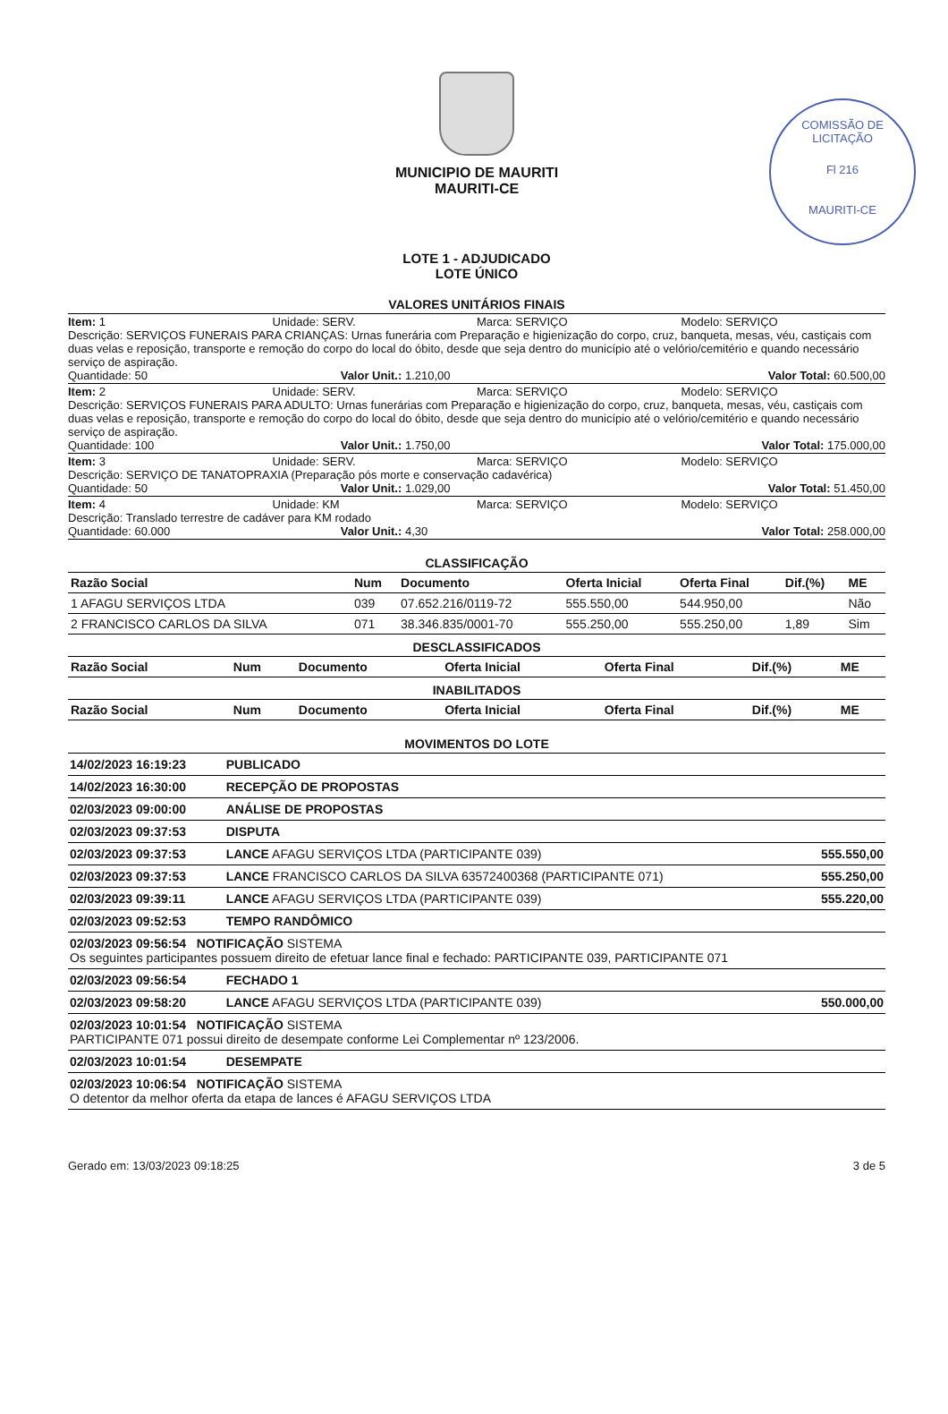COMISSÃO DE LICITAÇÃO
Fl 216
MAURITI-CE
MUNICIPIO DE MAURITI
MAURITI-CE
LOTE 1 - ADJUDICADO
LOTE ÚNICO
VALORES UNITÁRIOS FINAIS
Item: 1 Unidade: SERV. Marca: SERVIÇO Modelo: SERVIÇO
Descrição: SERVIÇOS FUNERAIS PARA CRIANÇAS: Urnas funerária com Preparação e higienização do corpo, cruz, banqueta, mesas, véu, castiçais com duas velas e reposição, transporte e remoção do corpo do local do óbito, desde que seja dentro do município até o velório/cemitério e quando necessário serviço de aspiração.
Quantidade: 50 Valor Unit.: 1.210,00 Valor Total: 60.500,00
Item: 2 Unidade: SERV. Marca: SERVIÇO Modelo: SERVIÇO
Descrição: SERVIÇOS FUNERAIS PARA ADULTO: Urnas funerárias com Preparação e higienização do corpo, cruz, banqueta, mesas, véu, castiçais com duas velas e reposição, transporte e remoção do corpo do local do óbito, desde que seja dentro do município até o velório/cemitério e quando necessário serviço de aspiração.
Quantidade: 100 Valor Unit.: 1.750,00 Valor Total: 175.000,00
Item: 3 Unidade: SERV. Marca: SERVIÇO Modelo: SERVIÇO
Descrição: SERVIÇO DE TANATOPRAXIA (Preparação pós morte e conservação cadavérica)
Quantidade: 50 Valor Unit.: 1.029,00 Valor Total: 51.450,00
Item: 4 Unidade: KM Marca: SERVIÇO Modelo: SERVIÇO
Descrição: Translado terrestre de cadáver para KM rodado
Quantidade: 60.000 Valor Unit.: 4,30 Valor Total: 258.000,00
CLASSIFICAÇÃO
| Razão Social | Num | Documento | Oferta Inicial | Oferta Final | Dif.(%) | ME |
| --- | --- | --- | --- | --- | --- | --- |
| 1 AFAGU SERVIÇOS LTDA | 039 | 07.652.216/0119-72 | 555.550,00 | 544.950,00 | | Não |
| 2 FRANCISCO CARLOS DA SILVA | 071 | 38.346.835/0001-70 | 555.250,00 | 555.250,00 | 1,89 | Sim |
DESCLASSIFICADOS
| Razão Social | Num | Documento | Oferta Inicial | Oferta Final | Dif.(%) | ME |
| --- | --- | --- | --- | --- | --- | --- |
INABILITADOS
| Razão Social | Num | Documento | Oferta Inicial | Oferta Final | Dif.(%) | ME |
| --- | --- | --- | --- | --- | --- | --- |
MOVIMENTOS DO LOTE
| 14/02/2023 16:19:23 | PUBLICADO | |
| 14/02/2023 16:30:00 | RECEPÇÃO DE PROPOSTAS | |
| 02/03/2023 09:00:00 | ANÁLISE DE PROPOSTAS | |
| 02/03/2023 09:37:53 | DISPUTA | |
| 02/03/2023 09:37:53 | LANCE AFAGU SERVIÇOS LTDA (PARTICIPANTE 039) | 555.550,00 |
| 02/03/2023 09:37:53 | LANCE FRANCISCO CARLOS DA SILVA 63572400368 (PARTICIPANTE 071) | 555.250,00 |
| 02/03/2023 09:39:11 | LANCE AFAGU SERVIÇOS LTDA (PARTICIPANTE 039) | 555.220,00 |
| 02/03/2023 09:52:53 | TEMPO RANDÔMICO | |
| 02/03/2023 09:56:54 NOTIFICAÇÃO SISTEMA Os seguintes participantes possuem direito de efetuar lance final e fechado: PARTICIPANTE 039, PARTICIPANTE 071 | | |
| 02/03/2023 09:56:54 | FECHADO 1 | |
| 02/03/2023 09:58:20 | LANCE AFAGU SERVIÇOS LTDA (PARTICIPANTE 039) | 550.000,00 |
| 02/03/2023 10:01:54 NOTIFICAÇÃO SISTEMA PARTICIPANTE 071 possui direito de desempate conforme Lei Complementar nº 123/2006. | | |
| 02/03/2023 10:01:54 | DESEMPATE | |
| 02/03/2023 10:06:54 NOTIFICAÇÃO SISTEMA O detentor da melhor oferta da etapa de lances é AFAGU SERVIÇOS LTDA | | |
Gerado em: 13/03/2023 09:18:25 3 de 5